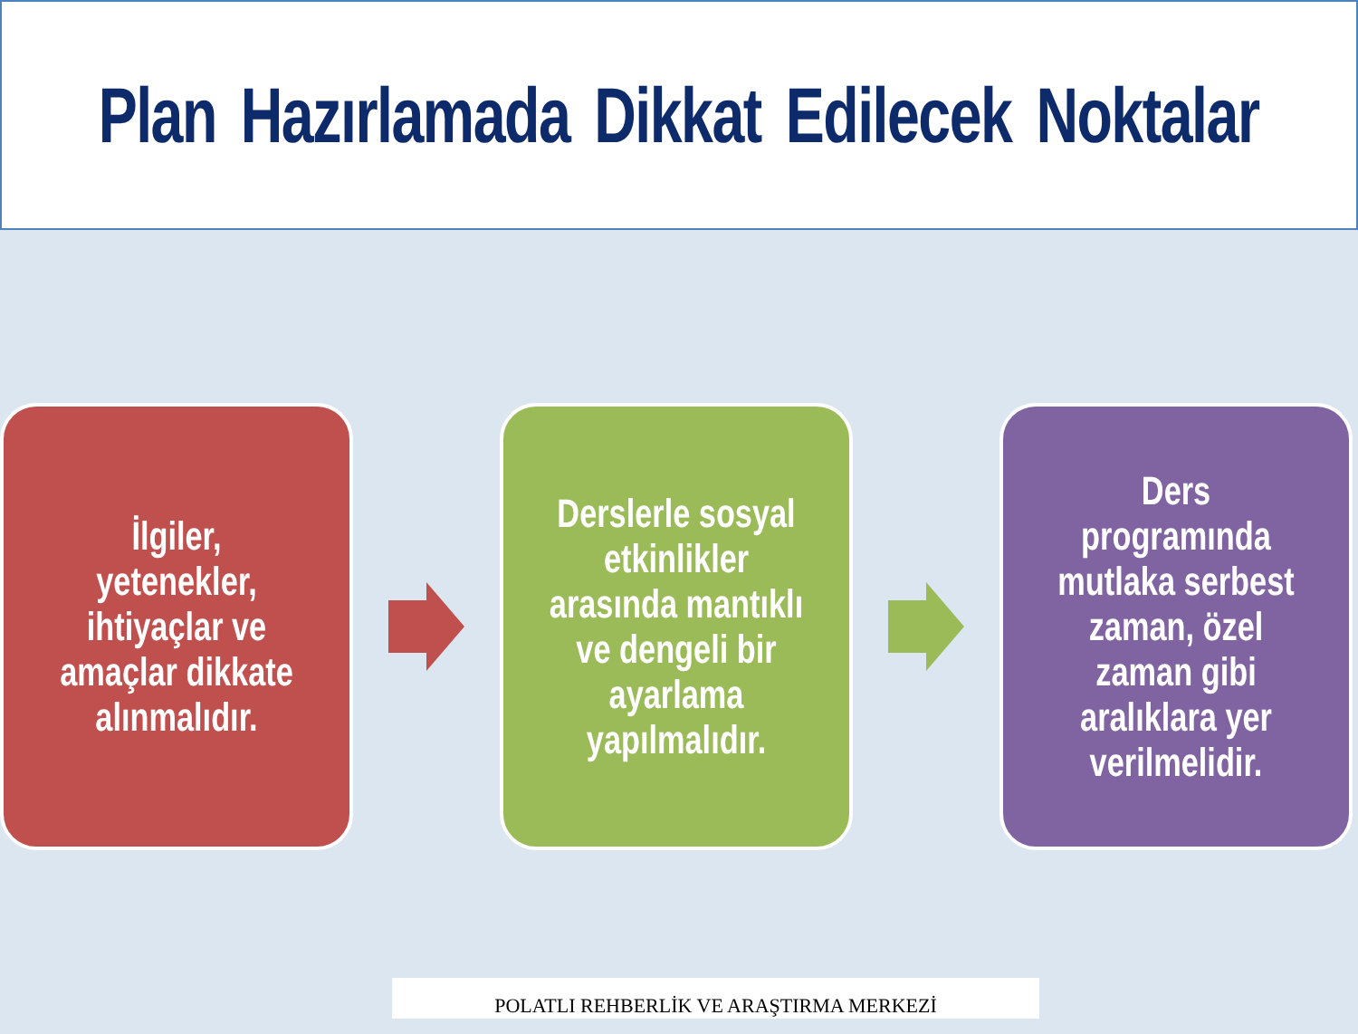Plan Hazırlamada Dikkat Edilecek Noktalar
İlgiler, yetenekler, ihtiyaçlar ve amaçlar dikkate alınmalıdır.
Derslerle sosyal etkinlikler arasında mantıklı ve dengeli bir ayarlama yapılmalıdır.
Ders programında mutlaka serbest zaman, özel zaman gibi aralıklara yer verilmelidir.
POLATLI REHBERLİK VE ARAŞTIRMA MERKEZİ